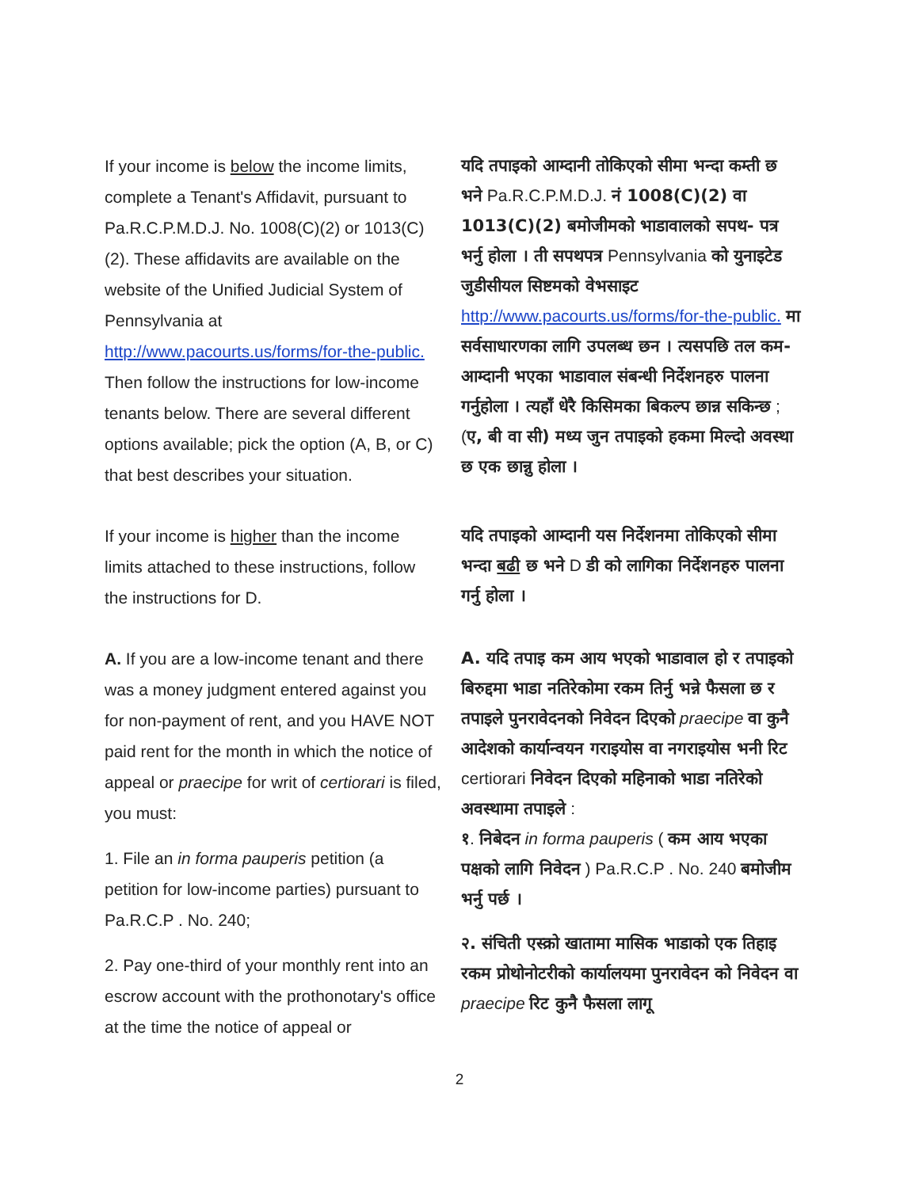If your income is below the income limits, complete a Tenant's Affidavit, pursuant to Pa.R.C.P.M.D.J. No. 1008(C)(2) or 1013(C)(2). These affidavits are available on the website of the Unified Judicial System of Pennsylvania at http://www.pacourts.us/forms/for-the-public. Then follow the instructions for low-income tenants below. There are several different options available; pick the option (A, B, or C) that best describes your situation.
यदि तपाइको आम्दानी तोकिएको सीमा भन्दा कम्ती छ भने Pa.R.C.P.M.D.J. नं 1008(C)(2) वा 1013(C)(2) बमोजीमको भाडावालको सपथ- पत्र भर्नु होला । ती सपथपत्र Pennsylvania को युनाइटेड जुडीसीयल सिष्टमको वेभसाइट http://www.pacourts.us/forms/for-the-public. मा सर्वसाधारणका लागि उपलब्ध छन । त्यसपछि तल कम-आम्दानी भएका भाडावाल संबन्धी निर्देशनहरु पालना गर्नुहोला । त्यहाँ धेरै किसिमका बिकल्प छान्न सकिन्छ ; (ए, बी वा सी) मध्य जुन तपाइको हकमा मिल्दो अवस्था छ एक छान्नु होला ।
If your income is higher than the income limits attached to these instructions, follow the instructions for D.
यदि तपाइको आम्दानी यस निर्देशनमा तोकिएको सीमा भन्दा बढी छ भने D डी को लागिका निर्देशनहरु पालना गर्नु होला ।
A. If you are a low-income tenant and there was a money judgment entered against you for non-payment of rent, and you HAVE NOT paid rent for the month in which the notice of appeal or praecipe for writ of certiorari is filed, you must:
1. File an in forma pauperis petition (a petition for low-income parties) pursuant to Pa.R.C.P . No. 240;
2. Pay one-third of your monthly rent into an escrow account with the prothonotary's office at the time the notice of appeal or
A. यदि तपाइ कम आय भएको भाडावाल हो र तपाइको बिरुद्दमा भाडा नतिरेकोमा रकम तिर्नु भन्ने फैसला छ र तपाइले पुनरावेदनको निवेदन दिएको praecipe वा कुनै आदेशको कार्यान्वयन गराइयोस वा नगराइयोस भनी रिट certiorari निवेदन दिएको महिनाको भाडा नतिरेको अवस्थामा तपाइले :
१. निबेदन in forma pauperis ( कम आय भएका पक्षको लागि निवेदन ) Pa.R.C.P . No. 240 बमोजीम भर्नु पर्छ ।
२. संचिती एस्क्रो खातामा मासिक भाडाको एक तिहाइ रकम प्रोथोनोटरीको कार्यालयमा पुनरावेदन को निवेदन वा praecipe रिट कुनै फैसला लागू
2